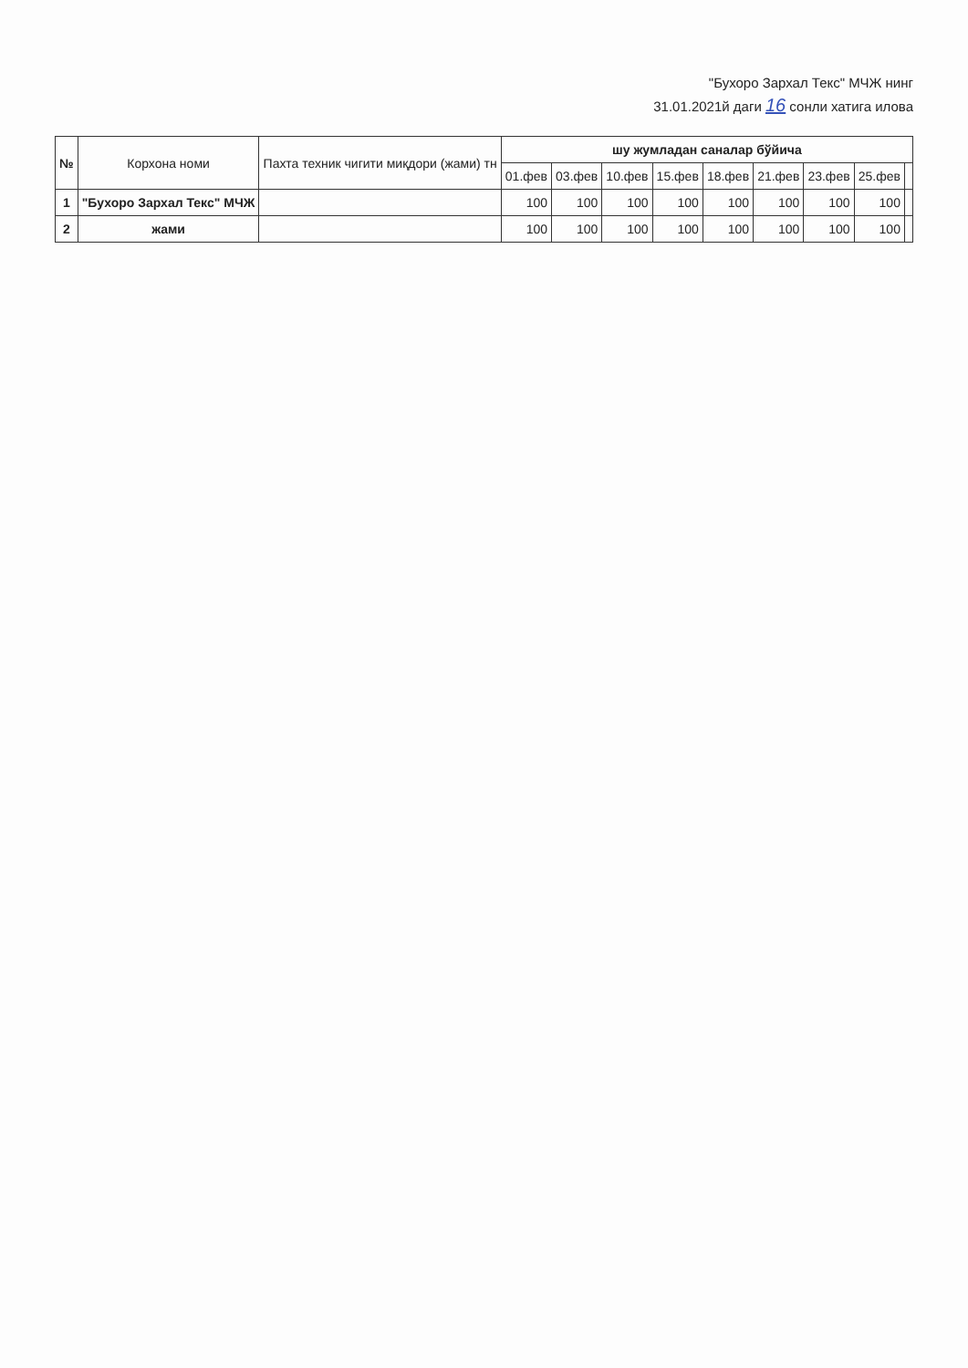"Бухоро Зархал Текс" МЧЖ нинг
31.01.2021й даги 16 сонли хатига илова
| № | Корхона номи | Пахта техник чигити миқдори (жами) тн | шу жумладан саналар бўйича | | | | | | | | |
| --- | --- | --- | --- | --- | --- | --- | --- | --- | --- | --- | --- |
| | | | 01.фев | 03.фев | 10.фев | 15.фев | 18.фев | 21.фев | 23.фев | 25.фев | |
| 1 | "Бухоро Зархал Текс" МЧЖ | | 100 | 100 | 100 | 100 | 100 | 100 | 100 | 100 | |
| 2 | жами | | 100 | 100 | 100 | 100 | 100 | 100 | 100 | 100 | |